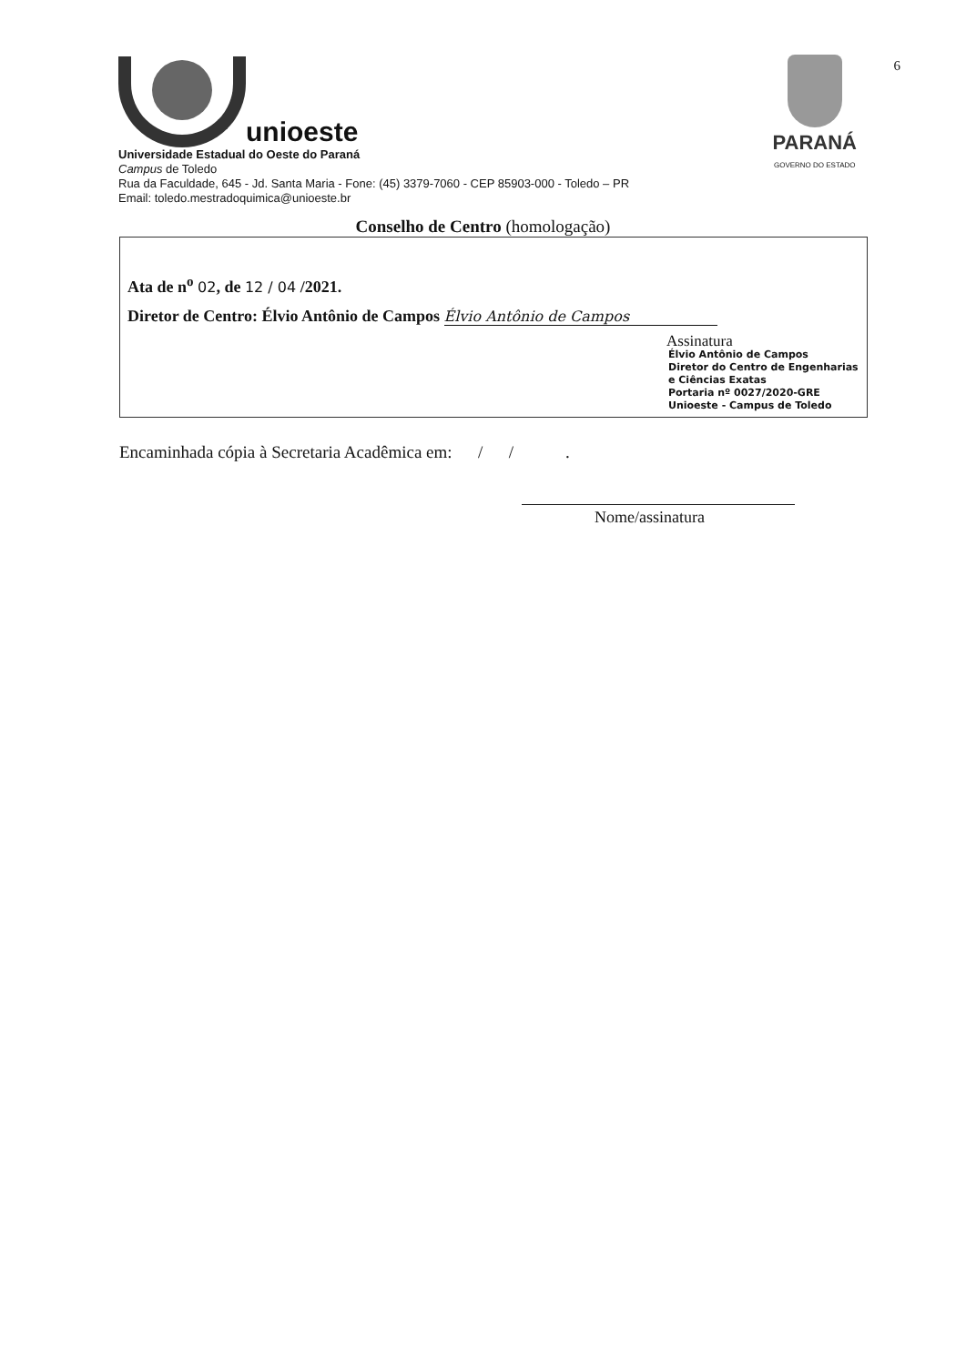unioeste
Universidade Estadual do Oeste do Paraná
Campus de Toledo
Rua da Faculdade, 645 - Jd. Santa Maria - Fone: (45) 3379-7060 - CEP 85903-000 - Toledo – PR
Email: toledo.mestradoquimica@unioeste.br
PARANÁ
GOVERNO DO ESTADO
6
Conselho de Centro (homologação)
Ata de n<sup>o</sup> 02, de 12 / 04 /2021.
Diretor de Centro: Élvio Antônio de Campos Élvio Antônio de Campos
Assinatura
Élvio Antônio de Campos
Diretor do Centro de Engenharias
e Ciências Exatas
Portaria nº 0027/2020-GRE
Unioeste - Campus de Toledo
Encaminhada cópia à Secretaria Acadêmica em: / / .
Nome/assinatura